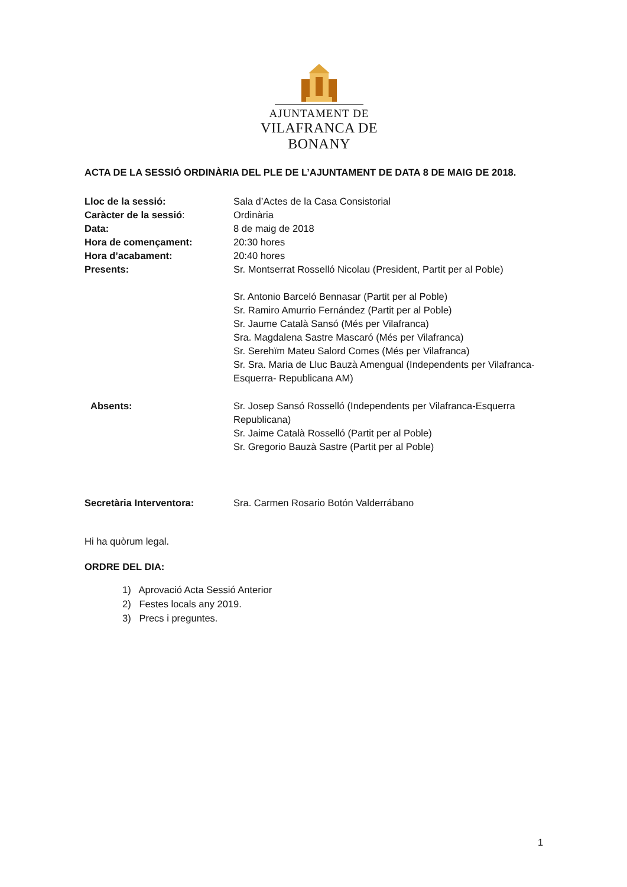AJUNTAMENT DE
VILAFRANCA DE BONANY
ACTA DE LA SESSIÓ ORDINÀRIA DEL PLE DE L’AJUNTAMENT DE DATA 8 DE MAIG DE 2018.
Lloc de la sessió: Sala d’Actes de la Casa Consistorial
Caràcter de la sessió: Ordinària
Data: 8 de maig de 2018
Hora de començament: 20:30 hores
Hora d’acabament: 20:40 hores
Presents: Sr. Montserrat Rosselló Nicolau (President, Partit per al Poble)
Sr. Antonio Barceló Bennasar (Partit per al Poble)
Sr. Ramiro Amurrio Fernández (Partit per al Poble)
Sr. Jaume Català Sansó (Més per Vilafranca)
Sra. Magdalena Sastre Mascaró (Més per Vilafranca)
Sr. Serehïm Mateu Salord Comes (Més per Vilafranca)
Sr. Sra. Maria de Lluc Bauzà Amengual (Independents per Vilafranca-Esquerra- Republicana AM)
Absents: Sr. Josep Sansó Rosselló (Independents per Vilafranca-Esquerra Republicana)
Sr. Jaime Català Rosselló (Partit per al Poble)
Sr. Gregorio Bauzà Sastre (Partit per al Poble)
Secretària Interventora: Sra. Carmen Rosario Botón Valderrábano
Hi ha quòrum legal.
ORDRE DEL DIA:
1) Aprovació Acta Sessió Anterior
2) Festes locals any 2019.
3) Precs i preguntes.
1